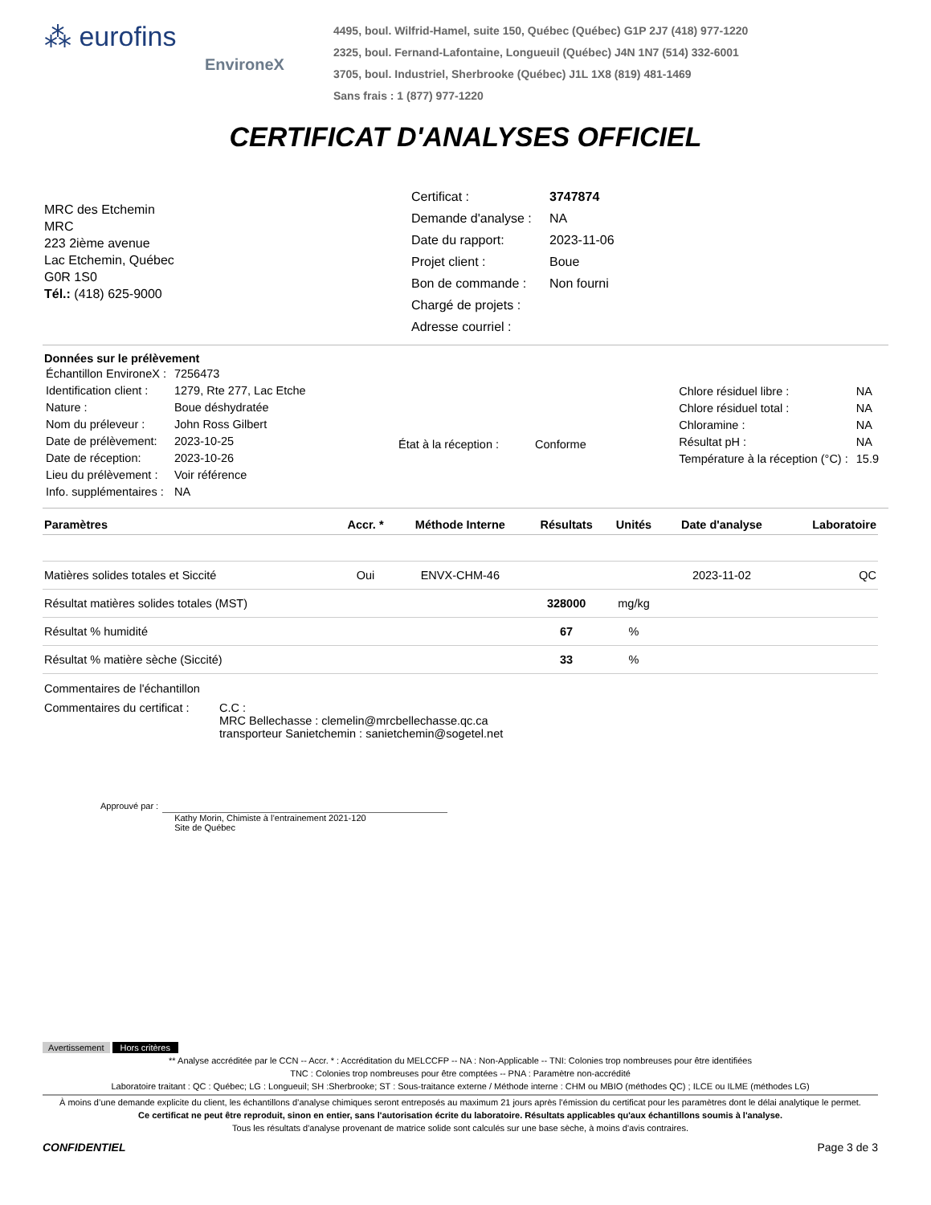⁂ eurofins
EnvironeX
4495, boul. Wilfrid-Hamel, suite 150, Québec (Québec) G1P 2J7 (418) 977-1220
2325, boul. Fernand-Lafontaine, Longueuil (Québec) J4N 1N7 (514) 332-6001
3705, boul. Industriel, Sherbrooke (Québec) J1L 1X8 (819) 481-1469
Sans frais : 1 (877) 977-1220
CERTIFICAT D'ANALYSES OFFICIEL
MRC des Etchemin
MRC
223 2ième avenue
Lac Etchemin, Québec
G0R 1S0
Tél.: (418) 625-9000
| Certificat : | 3747874 |
| Demande d'analyse : | NA |
| Date du rapport: | 2023-11-06 |
| Projet client : | Boue |
| Bon de commande : | Non fourni |
| Chargé de projets : | |
| Adresse courriel : | |
Données sur le prélèvement
| Échantillon EnvironeX : | 7256473 |
| Identification client : | 1279, Rte 277, Lac Etche |
| Nature : | Boue déshydratée |
| Nom du préleveur : | John Ross Gilbert |
| Date de prélèvement: | 2023-10-25 |
| Date de réception: | 2023-10-26 |
| Lieu du prélèvement : | Voir référence |
| Info. supplémentaires : | NA |
| État à la réception : | Conforme |
| Chlore résiduel libre : | NA |
| Chlore résiduel total : | NA |
| Chloramine : | NA |
| Résultat pH : | NA |
| Température à la réception (°C) : | 15.9 |
| Paramètres | Accr. * | Méthode Interne | Résultats | Unités | Date d'analyse | Laboratoire |
| --- | --- | --- | --- | --- | --- | --- |
| Matières solides totales et Siccité | Oui | ENVX-CHM-46 | | | 2023-11-02 | QC |
| Résultat matières solides totales (MST) | | | 328000 | mg/kg | | |
| Résultat % humidité | | | 67 | % | | |
| Résultat % matière sèche (Siccité) | | | 33 | % | | |
Commentaires de l'échantillon
Commentaires du certificat :
C.C :
MRC Bellechasse : clemelin@mrcbellechasse.qc.ca
transporteur Sanietchemin : sanietchemin@sogetel.net
Approuvé par :
Kathy Morin, Chimiste à l’entrainement 2021-120
Site de Québec
Avertissement Hors critères
** Analyse accréditée par le CCN -- Accr. * : Accréditation du MELCCFP -- NA : Non-Applicable -- TNI: Colonies trop nombreuses pour être identifiées
TNC : Colonies trop nombreuses pour être comptées -- PNA : Paramètre non-accrédité
Laboratoire traitant : QC : Québec; LG : Longueuil; SH :Sherbrooke; ST : Sous-traitance externe / Méthode interne : CHM ou MBIO (méthodes QC) ; ILCE ou ILME (méthodes LG)
À moins d’une demande explicite du client, les échantillons d’analyse chimiques seront entreposés au maximum 21 jours après l’émission du certificat pour les paramètres dont le délai analytique le permet.
Ce certificat ne peut être reproduit, sinon en entier, sans l'autorisation écrite du laboratoire. Résultats applicables qu'aux échantillons soumis à l'analyse.
Tous les résultats d'analyse provenant de matrice solide sont calculés sur une base sèche, à moins d'avis contraires.
CONFIDENTIEL Page 3 de 3